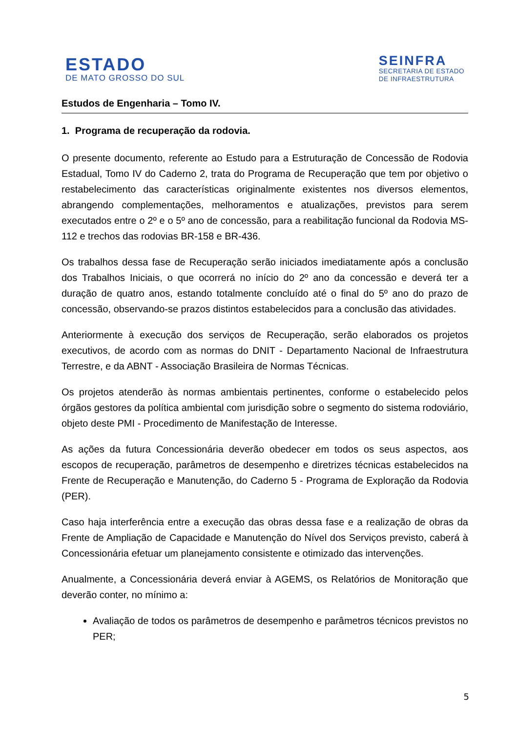ESTADO
DE MATO GROSSO DO SUL
SEINFRA
SECRETARIA DE ESTADO
DE INFRAESTRUTURA
Estudos de Engenharia – Tomo IV.
1. Programa de recuperação da rodovia.
O presente documento, referente ao Estudo para a Estruturação de Concessão de Rodovia Estadual, Tomo IV do Caderno 2, trata do Programa de Recuperação que tem por objetivo o restabelecimento das características originalmente existentes nos diversos elementos, abrangendo complementações, melhoramentos e atualizações, previstos para serem executados entre o 2º e o 5º ano de concessão, para a reabilitação funcional da Rodovia MS-112 e trechos das rodovias BR-158 e BR-436.
Os trabalhos dessa fase de Recuperação serão iniciados imediatamente após a conclusão dos Trabalhos Iniciais, o que ocorrerá no início do 2º ano da concessão e deverá ter a duração de quatro anos, estando totalmente concluído até o final do 5º ano do prazo de concessão, observando-se prazos distintos estabelecidos para a conclusão das atividades.
Anteriormente à execução dos serviços de Recuperação, serão elaborados os projetos executivos, de acordo com as normas do DNIT - Departamento Nacional de Infraestrutura Terrestre, e da ABNT - Associação Brasileira de Normas Técnicas.
Os projetos atenderão às normas ambientais pertinentes, conforme o estabelecido pelos órgãos gestores da política ambiental com jurisdição sobre o segmento do sistema rodoviário, objeto deste PMI - Procedimento de Manifestação de Interesse.
As ações da futura Concessionária deverão obedecer em todos os seus aspectos, aos escopos de recuperação, parâmetros de desempenho e diretrizes técnicas estabelecidos na Frente de Recuperação e Manutenção, do Caderno 5 - Programa de Exploração da Rodovia (PER).
Caso haja interferência entre a execução das obras dessa fase e a realização de obras da Frente de Ampliação de Capacidade e Manutenção do Nível dos Serviços previsto, caberá à Concessionária efetuar um planejamento consistente e otimizado das intervenções.
Anualmente, a Concessionária deverá enviar à AGEMS, os Relatórios de Monitoração que deverão conter, no mínimo a:
Avaliação de todos os parâmetros de desempenho e parâmetros técnicos previstos no PER;
5